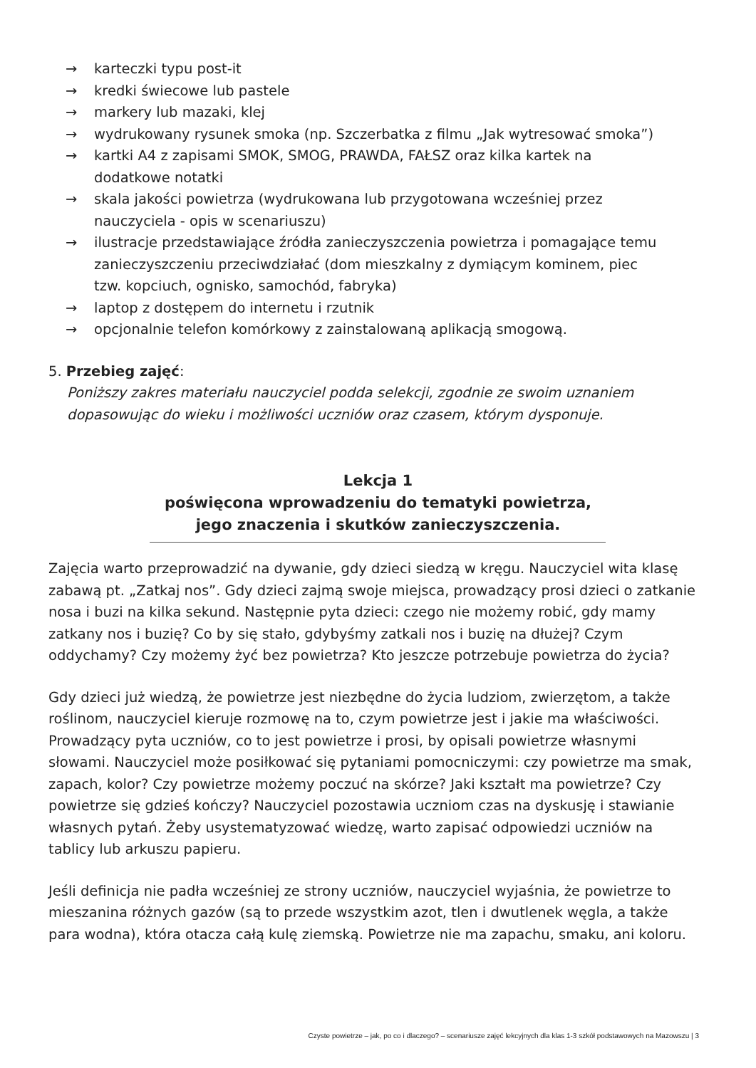→ karteczki typu post-it
→ kredki świecowe lub pastele
→ markery lub mazaki, klej
→ wydrukowany rysunek smoka (np. Szczerbatka z filmu „Jak wytresować smoka”)
→ kartki A4 z zapisami SMOK, SMOG, PRAWDA, FAŁSZ oraz kilka kartek na dodatkowe notatki
→ skala jakości powietrza (wydrukowana lub przygotowana wcześniej przez nauczyciela - opis w scenariuszu)
→ ilustracje przedstawiające źródła zanieczyszczenia powietrza i pomagające temu zanieczyszczeniu przeciwdziałać (dom mieszkalny z dymiącym kominem, piec tzw. kopciuch, ognisko, samochód, fabryka)
→ laptop z dostępem do internetu i rzutnik
→ opcjonalnie telefon komórkowy z zainstalowaną aplikacją smogową.
5. Przebieg zajęć:
Poniższy zakres materiału nauczyciel podda selekcji, zgodnie ze swoim uznaniem dopasowując do wieku i możliwości uczniów oraz czasem, którym dysponuje.
Lekcja 1
poświęcona wprowadzeniu do tematyki powietrza,
jego znaczenia i skutków zanieczyszczenia.
Zajęcia warto przeprowadzić na dywanie, gdy dzieci siedzą w kręgu. Nauczyciel wita klasę zabawą pt. „Zatkaj nos”. Gdy dzieci zajmą swoje miejsca, prowadzący prosi dzieci o zatkanie nosa i buzi na kilka sekund. Następnie pyta dzieci: czego nie możemy robić, gdy mamy zatkany nos i buzię? Co by się stało, gdybyśmy zatkali nos i buzię na dłużej? Czym oddychamy? Czy możemy żyć bez powietrza? Kto jeszcze potrzebuje powietrza do życia?
Gdy dzieci już wiedzą, że powietrze jest niezbędne do życia ludziom, zwierzętom, a także roślinom, nauczyciel kieruje rozmowę na to, czym powietrze jest i jakie ma właściwości. Prowadzący pyta uczniów, co to jest powietrze i prosi, by opisali powietrze własnymi słowami. Nauczyciel może posiłkować się pytaniami pomocniczymi: czy powietrze ma smak, zapach, kolor? Czy powietrze możemy poczuć na skórze? Jaki kształt ma powietrze? Czy powietrze się gdzieś kończy? Nauczyciel pozostawia uczniom czas na dyskusję i stawianie własnych pytań. Żeby usystematyzować wiedzę, warto zapisać odpowiedzi uczniów na tablicy lub arkuszu papieru.
Jeśli definicja nie padła wcześniej ze strony uczniów, nauczyciel wyjaśnia, że powietrze to mieszanina różnych gazów (są to przede wszystkim azot, tlen i dwutlenek węgla, a także para wodna), która otacza całą kulę ziemską. Powietrze nie ma zapachu, smaku, ani koloru.
Czyste powietrze – jak, po co i dlaczego? – scenariusze zajęć lekcyjnych dla klas 1-3 szkół podstawowych na Mazowszu | 3